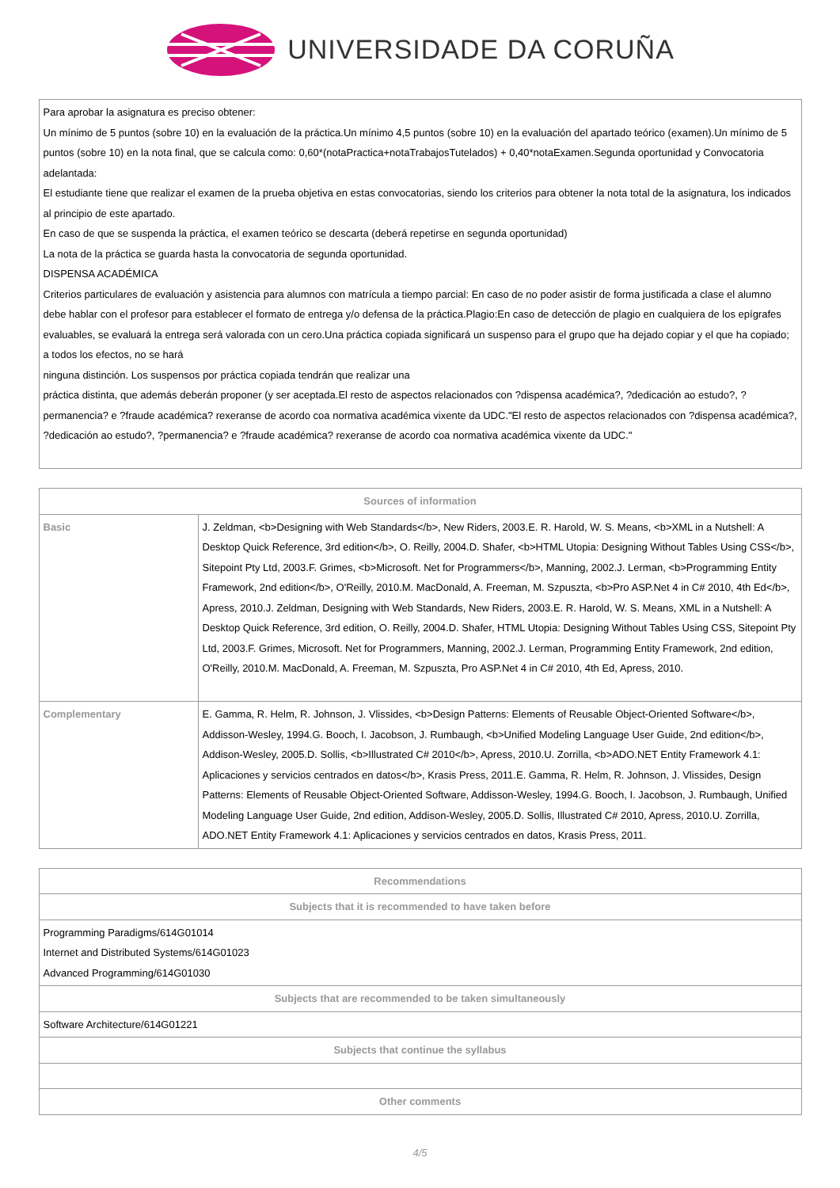UNIVERSIDADE DA CORUÑA
| Para aprobar la asignatura es preciso obtener: Un mínimo de 5 puntos (sobre 10) en la evaluación de la práctica.Un mínimo 4,5 puntos (sobre 10) en la evaluación del apartado teórico (examen).Un mínimo de 5 puntos (sobre 10) en la nota final, que se calcula como: 0,60*(notaPractica+notaTrabajosTutelados) + 0,40*notaExamen.Segunda oportunidad y Convocatoria adelantada: El estudiante tiene que realizar el examen de la prueba objetiva en estas convocatorias, siendo los criterios para obtener la nota total de la asignatura, los indicados al principio de este apartado. En caso de que se suspenda la práctica, el examen teórico se descarta (deberá repetirse en segunda oportunidad) La nota de la práctica se guarda hasta la convocatoria de segunda oportunidad. DISPENSA ACADÉMICA Criterios particulares de evaluación y asistencia para alumnos con matrícula a tiempo parcial: En caso de no poder asistir de forma justificada a clase el alumno debe hablar con el profesor para establecer el formato de entrega y/o defensa de la práctica.Plagio:En caso de detección de plagio en cualquiera de los epígrafes evaluables, se evaluará la entrega será valorada con un cero.Una práctica copiada significará un suspenso para el grupo que ha dejado copiar y el que ha copiado; a todos los efectos, no se hará ninguna distinción. Los suspensos por práctica copiada tendrán que realizar una práctica distinta, que además deberán proponer (y ser aceptada.El resto de aspectos relacionados con ?dispensa académica?, ?dedicación ao estudo?, ?permanencia? e ?fraude académica? rexeranse de acordo coa normativa académica vixente da UDC."El resto de aspectos relacionados con ?dispensa académica?, ?dedicación ao estudo?, ?permanencia? e ?fraude académica? rexeranse de acordo coa normativa académica vixente da UDC." |
| Sources of information | |
| --- | --- |
| Basic | J. Zeldman, <b>Designing with Web Standards</b>, New Riders, 2003.E. R. Harold, W. S. Means, <b>XML in a Nutshell: A Desktop Quick Reference, 3rd edition</b>, O. Reilly, 2004.D. Shafer, <b>HTML Utopia: Designing Without Tables Using CSS</b>, Sitepoint Pty Ltd, 2003.F. Grimes, <b>Microsoft. Net for Programmers</b>, Manning, 2002.J. Lerman, <b>Programming Entity Framework, 2nd edition</b>, O'Reilly, 2010.M. MacDonald, A. Freeman, M. Szpuszta, <b>Pro ASP.Net 4 in C# 2010, 4th Ed</b>, Apress, 2010.J. Zeldman, Designing with Web Standards, New Riders, 2003.E. R. Harold, W. S. Means, XML in a Nutshell: A Desktop Quick Reference, 3rd edition, O. Reilly, 2004.D. Shafer, HTML Utopia: Designing Without Tables Using CSS, Sitepoint Pty Ltd, 2003.F. Grimes, Microsoft. Net for Programmers, Manning, 2002.J. Lerman, Programming Entity Framework, 2nd edition, O'Reilly, 2010.M. MacDonald, A. Freeman, M. Szpuszta, Pro ASP.Net 4 in C# 2010, 4th Ed, Apress, 2010. |
| Complementary | E. Gamma, R. Helm, R. Johnson, J. Vlissides, <b>Design Patterns: Elements of Reusable Object-Oriented Software</b>, Addisson-Wesley, 1994.G. Booch, I. Jacobson, J. Rumbaugh, <b>Unified Modeling Language User Guide, 2nd edition</b>, Addison-Wesley, 2005.D. Sollis, <b>Illustrated C# 2010</b>, Apress, 2010.U. Zorrilla, <b>ADO.NET Entity Framework 4.1: Aplicaciones y servicios centrados en datos</b>, Krasis Press, 2011.E. Gamma, R. Helm, R. Johnson, J. Vlissides, Design Patterns: Elements of Reusable Object-Oriented Software, Addisson-Wesley, 1994.G. Booch, I. Jacobson, J. Rumbaugh, Unified Modeling Language User Guide, 2nd edition, Addison-Wesley, 2005.D. Sollis, Illustrated C# 2010, Apress, 2010.U. Zorrilla, ADO.NET Entity Framework 4.1: Aplicaciones y servicios centrados en datos, Krasis Press, 2011. |
| Recommendations |
| --- |
| Subjects that it is recommended to have taken before |
| Programming Paradigms/614G01014 Internet and Distributed Systems/614G01023 Advanced Programming/614G01030 |
| Subjects that are recommended to be taken simultaneously |
| Software Architecture/614G01221 |
| Subjects that continue the syllabus |
| Other comments |
4/5